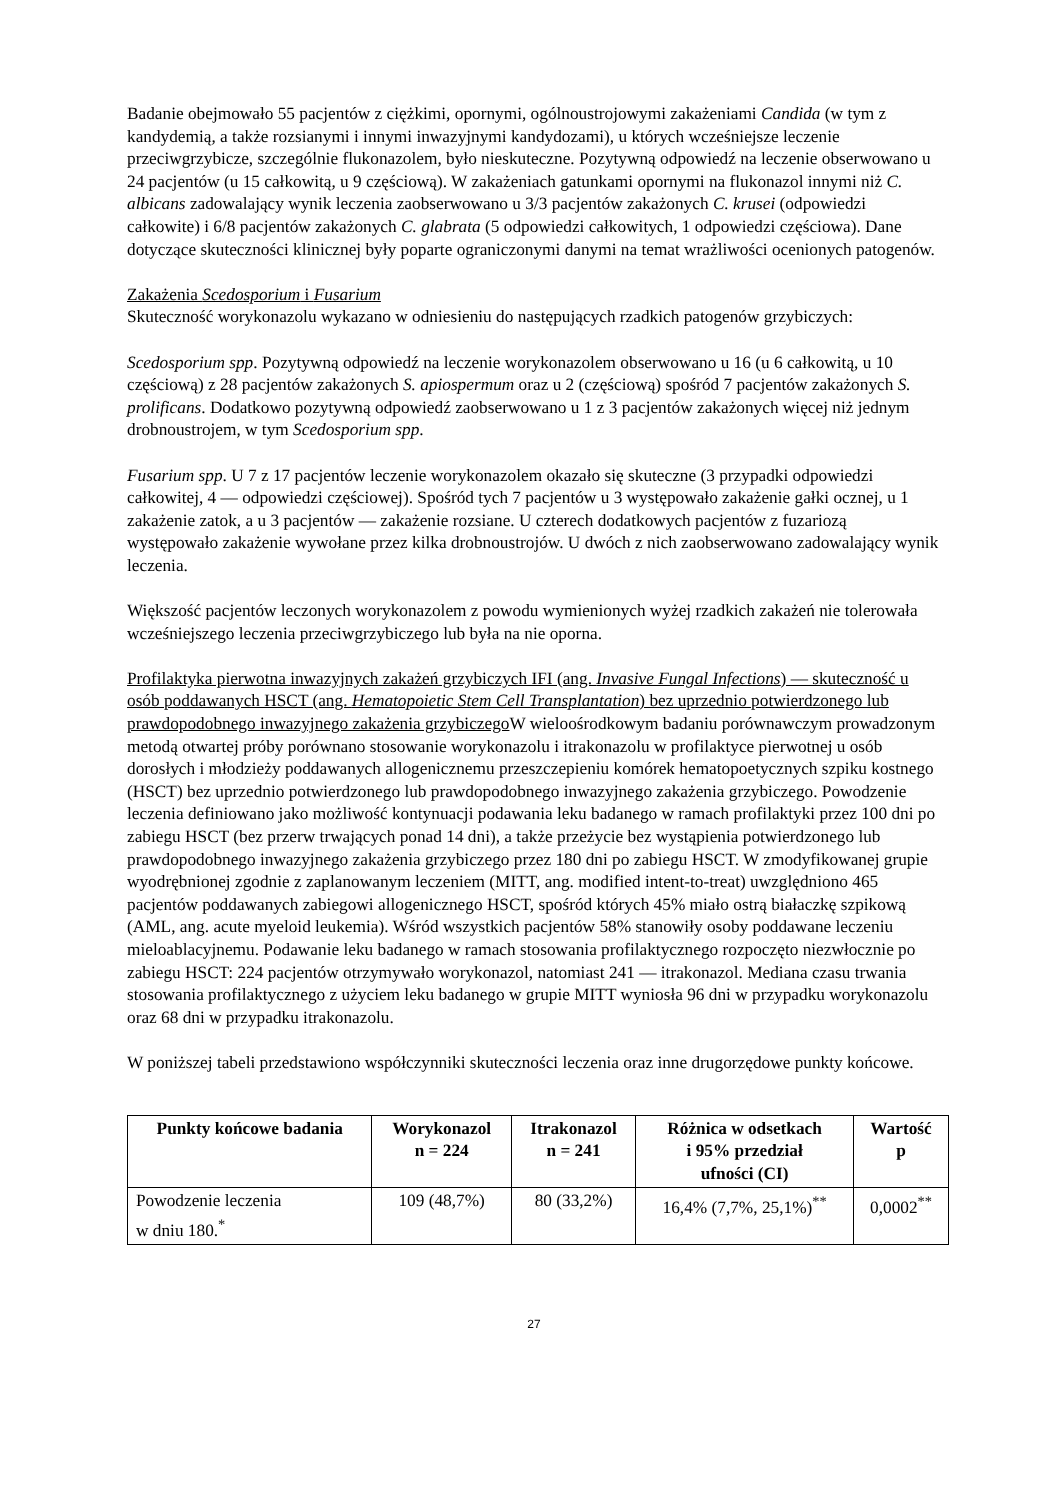Badanie obejmowało 55 pacjentów z ciężkimi, opornymi, ogólnoustrojowymi zakażeniami Candida (w tym z kandydemią, a także rozsianymi i innymi inwazyjnymi kandydozami), u których wcześniejsze leczenie przeciwgrzybicze, szczególnie flukonazolem, było nieskuteczne. Pozytywną odpowiedź na leczenie obserwowano u 24 pacjentów (u 15 całkowitą, u 9 częściową). W zakażeniach gatunkami opornymi na flukonazol innymi niż C. albicans zadowalający wynik leczenia zaobserwowano u 3/3 pacjentów zakażonych C. krusei (odpowiedzi całkowite) i 6/8 pacjentów zakażonych C. glabrata (5 odpowiedzi całkowitych, 1 odpowiedzi częściowa). Dane dotyczące skuteczności klinicznej były poparte ograniczonymi danymi na temat wrażliwości ocenionych patogenów.
Zakażenia Scedosporium i Fusarium
Skuteczność worykonazolu wykazano w odniesieniu do następujących rzadkich patogenów grzybiczych:
Scedosporium spp. Pozytywną odpowiedź na leczenie worykonazolem obserwowano u 16 (u 6 całkowitą, u 10 częściową) z 28 pacjentów zakażonych S. apiospermum oraz u 2 (częściową) spośród 7 pacjentów zakażonych S. prolificans. Dodatkowo pozytywną odpowiedź zaobserwowano u 1 z 3 pacjentów zakażonych więcej niż jednym drobnoustrojem, w tym Scedosporium spp.
Fusarium spp. U 7 z 17 pacjentów leczenie worykonazolem okazało się skuteczne (3 przypadki odpowiedzi całkowitej, 4 — odpowiedzi częściowej). Spośród tych 7 pacjentów u 3 występowało zakażenie gałki ocznej, u 1 zakażenie zatok, a u 3 pacjentów — zakażenie rozsiane. U czterech dodatkowych pacjentów z fuzariozą występowało zakażenie wywołane przez kilka drobnoustrojów. U dwóch z nich zaobserwowano zadowalający wynik leczenia.
Większość pacjentów leczonych worykonazolem z powodu wymienionych wyżej rzadkich zakażeń nie tolerowała wcześniejszego leczenia przeciwgrzybiczego lub była na nie oporna.
Profilaktyka pierwotna inwazyjnych zakażeń grzybiczych IFI (ang. Invasive Fungal Infections) — skuteczność u osób poddawanych HSCT (ang. Hematopoietic Stem Cell Transplantation) bez uprzednio potwierdzonego lub prawdopodobnego inwazyjnego zakażenia grzybiczego W wieloośrodkowym badaniu porównawczym prowadzonym metodą otwartej próby porównano stosowanie worykonazolu i itrakonazolu w profilaktyce pierwotnej u osób dorosłych i młodzieży poddawanych allogenicznemu przeszczepieniu komórek hematopoetycznych szpiku kostnego (HSCT) bez uprzednio potwierdzonego lub prawdopodobnego inwazyjnego zakażenia grzybiczego. Powodzenie leczenia definiowano jako możliwość kontynuacji podawania leku badanego w ramach profilaktyki przez 100 dni po zabiegu HSCT (bez przerw trwających ponad 14 dni), a także przeżycie bez wystąpienia potwierdzonego lub prawdopodobnego inwazyjnego zakażenia grzybiczego przez 180 dni po zabiegu HSCT. W zmodyfikowanej grupie wyodrębnionej zgodnie z zaplanowanym leczeniem (MITT, ang. modified intent-to-treat) uwzględniono 465 pacjentów poddawanych zabiegowi allogenicznego HSCT, spośród których 45% miało ostrą białaczkę szpikową (AML, ang. acute myeloid leukemia). Wśród wszystkich pacjentów 58% stanowiły osoby poddawane leczeniu mieloablacyjnemu. Podawanie leku badanego w ramach stosowania profilaktycznego rozpoczęto niezwłocznie po zabiegu HSCT: 224 pacjentów otrzymywało worykonazol, natomiast 241 — itrakonazol. Mediana czasu trwania stosowania profilaktycznego z użyciem leku badanego w grupie MITT wyniosła 96 dni w przypadku worykonazolu oraz 68 dni w przypadku itrakonazolu.
W poniższej tabeli przedstawiono współczynniki skuteczności leczenia oraz inne drugorzędowe punkty końcowe.
| Punkty końcowe badania | Worykonazol n = 224 | Itrakonazol n = 241 | Różnica w odsetkach i 95% przedział ufności (CI) | Wartość p |
| --- | --- | --- | --- | --- |
| Powodzenie leczenia w dniu 180.<sup>*</sup> | 109 (48,7%) | 80 (33,2%) | 16,4% (7,7%, 25,1%)<sup>**</sup> | 0,0002<sup>**</sup> |
27